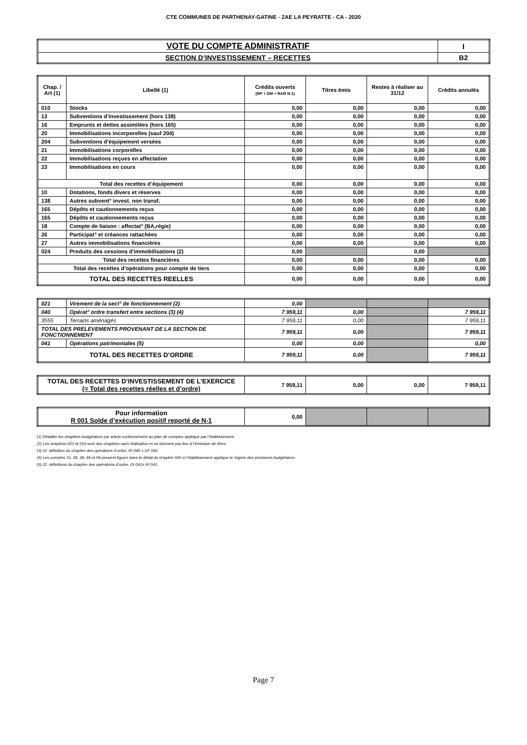CTE COMMUNES DE PARTHENAY-GATINE - ZAE LA PEYRATTE - CA - 2020
| VOTE DU COMPTE ADMINISTRATIF | I |
| SECTION D’INVESTISSEMENT – RECETTES | B2 |
| Chap. / Art (1) | Libellé (1) | Crédits ouverts (BP + DM + RAR N-1) | Titres émis | Restes à réaliser au 31/12 | Crédits annulés |
| --- | --- | --- | --- | --- | --- |
| 010 | Stocks | 0,00 | 0,00 | 0,00 | 0,00 |
| 13 | Subventions d'investissement (hors 138) | 0,00 | 0,00 | 0,00 | 0,00 |
| 16 | Emprunts et dettes assimilées (hors 165) | 0,00 | 0,00 | 0,00 | 0,00 |
| 20 | Immobilisations incorporelles (sauf 204) | 0,00 | 0,00 | 0,00 | 0,00 |
| 204 | Subventions d'équipement versées | 0,00 | 0,00 | 0,00 | 0,00 |
| 21 | Immobilisations corporelles | 0,00 | 0,00 | 0,00 | 0,00 |
| 22 | Immobilisations reçues en affectation | 0,00 | 0,00 | 0,00 | 0,00 |
| 23 | Immobilisations en cours | 0,00 | 0,00 | 0,00 | 0,00 |
| Total des recettes d’équipement | | 0,00 | 0,00 | 0,00 | 0,00 |
| 10 | Dotations, fonds divers et réserves | 0,00 | 0,00 | 0,00 | 0,00 |
| 138 | Autres subvent° invest. non transf. | 0,00 | 0,00 | 0,00 | 0,00 |
| 165 | Dépôts et cautionnements reçus | 0,00 | 0,00 | 0,00 | 0,00 |
| 165 | Dépôts et cautionnements reçus | 0,00 | 0,00 | 0,00 | 0,00 |
| 18 | Compte de liaison : affectat° (BA,régie) | 0,00 | 0,00 | 0,00 | 0,00 |
| 26 | Participat° et créances rattachées | 0,00 | 0,00 | 0,00 | 0,00 |
| 27 | Autres immobilisations financières | 0,00 | 0,00 | 0,00 | 0,00 |
| 024 | Produits des cessions d'immobilisations (2) | 0,00 | | 0,00 | |
| Total des recettes financières | | 0,00 | 0,00 | 0,00 | 0,00 |
| Total des recettes d’opérations pour compte de tiers | | 0,00 | 0,00 | 0,00 | 0,00 |
| TOTAL DES RECETTES REELLES | | 0,00 | 0,00 | 0,00 | 0,00 |
| 021 | Virement de la sect° de fonctionnement (2) | 0,00 | | | |
| 040 | Opérat° ordre transfert entre sections (3) (4) | 7 959,11 | 0,00 | | 7 959,11 |
| 3555 | Terrains aménagés | 7 959,11 | 0,00 | | 7 959,11 |
| TOTAL DES PRELEVEMENTS PROVENANT DE LA SECTION DE FONCTIONNEMENT | | 7 959,11 | 0,00 | | 7 959,11 |
| 041 | Opérations patrimoniales (5) | 0,00 | 0,00 | | 0,00 |
| TOTAL DES RECETTES D’ORDRE | | 7 959,11 | 0,00 | | 7 959,11 |
| TOTAL DES RECETTES D’INVESTISSEMENT DE L’EXERCICE (= Total des recettes réelles et d’ordre) | 7 959,11 | 0,00 | 0,00 | 7 959,11 |
| Pour information R 001 Solde d’exécution positif reporté de N-1 | 0,00 | | | |
(1) Détailler les chapitres budgétaires par article conformément au plan de comptes appliqué par l’établissement.
(2) Les chapitres 021 et 024 sont des chapitres sans réalisation et ne donnent pas lieu à l’émission de titres.
(3) Cf. définition du chapitre des opérations d’ordre, RI 040 = DF 042.
(4) Les comptes 15, 29, 39, 49 et 59 peuvent figurer dans le détail du chapitre 040 si l’établissement applique le régime des provisions budgétaires.
(5) Cf. définitions du chapitre des opérations d’ordre, DI 041= RI 041.
Page 7